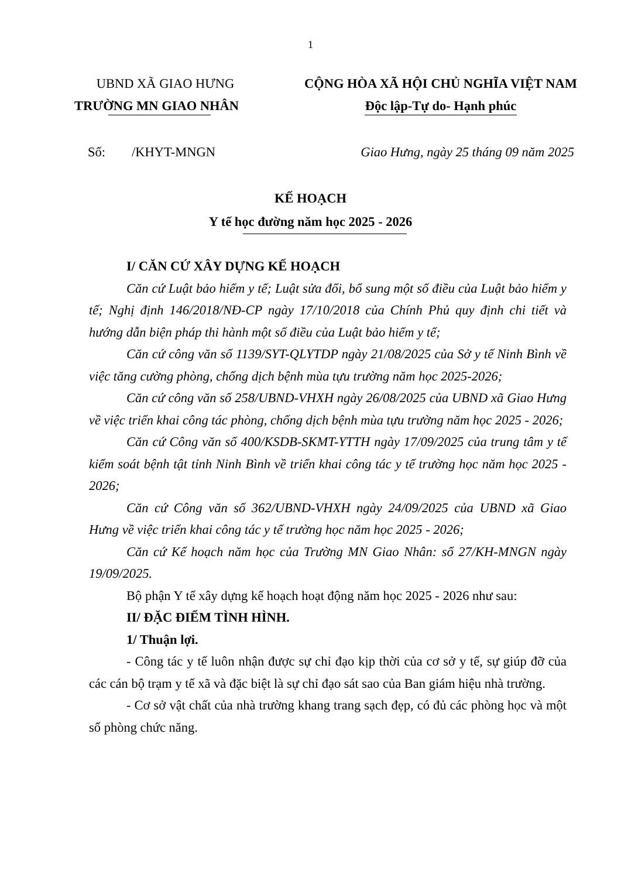1
UBND XÃ GIAO HƯNG
TRƯỜNG MN GIAO NHÂN
CỘNG HÒA XÃ HỘI CHỦ NGHĨA VIỆT NAM
Độc lập-Tự do- Hạnh phúc
Số: /KHYT-MNGN Giao Hưng, ngày 25 tháng 09 năm 2025
KẾ HOẠCH
Y tế học đường năm học 2025 - 2026
I/ CĂN CỨ XÂY DỰNG KẾ HOẠCH
Căn cứ Luật bảo hiểm y tế; Luật sửa đổi, bổ sung một số điều của Luật bảo hiểm y tế; Nghị định 146/2018/NĐ-CP ngày 17/10/2018 của Chính Phủ quy định chi tiết và hướng dẫn biện pháp thi hành một số điều của Luật bảo hiểm y tế;
Căn cứ công văn số 1139/SYT-QLYTDP ngày 21/08/2025 của Sở y tế Ninh Bình về việc tăng cường phòng, chống dịch bệnh mùa tựu trường năm học 2025-2026;
Căn cứ công văn số 258/UBND-VHXH ngày 26/08/2025 của UBND xã Giao Hưng về việc triển khai công tác phòng, chống dịch bệnh mùa tựu trường năm học 2025 - 2026;
Căn cứ Công văn số 400/KSDB-SKMT-YTTH ngày 17/09/2025 của trung tâm y tế kiểm soát bệnh tật tỉnh Ninh Bình về triển khai công tác y tế trường học năm học 2025 - 2026;
Căn cứ Công văn số 362/UBND-VHXH ngày 24/09/2025 của UBND xã Giao Hưng về việc triển khai công tác y tế trường học năm học 2025 - 2026;
Căn cứ Kế hoạch năm học của Trường MN Giao Nhân: số 27/KH-MNGN ngày 19/09/2025.
Bộ phận Y tế xây dựng kế hoạch hoạt động năm học 2025 - 2026 như sau:
II/ ĐẶC ĐIỂM TÌNH HÌNH.
1/ Thuận lợi.
- Công tác y tế luôn nhận được sự chỉ đạo kịp thời của cơ sở y tế, sự giúp đỡ của các cán bộ trạm y tế xã và đặc biệt là sự chỉ đạo sát sao của Ban giám hiệu nhà trường.
- Cơ sở vật chất của nhà trường khang trang sạch đẹp, có đủ các phòng học và một số phòng chức năng.